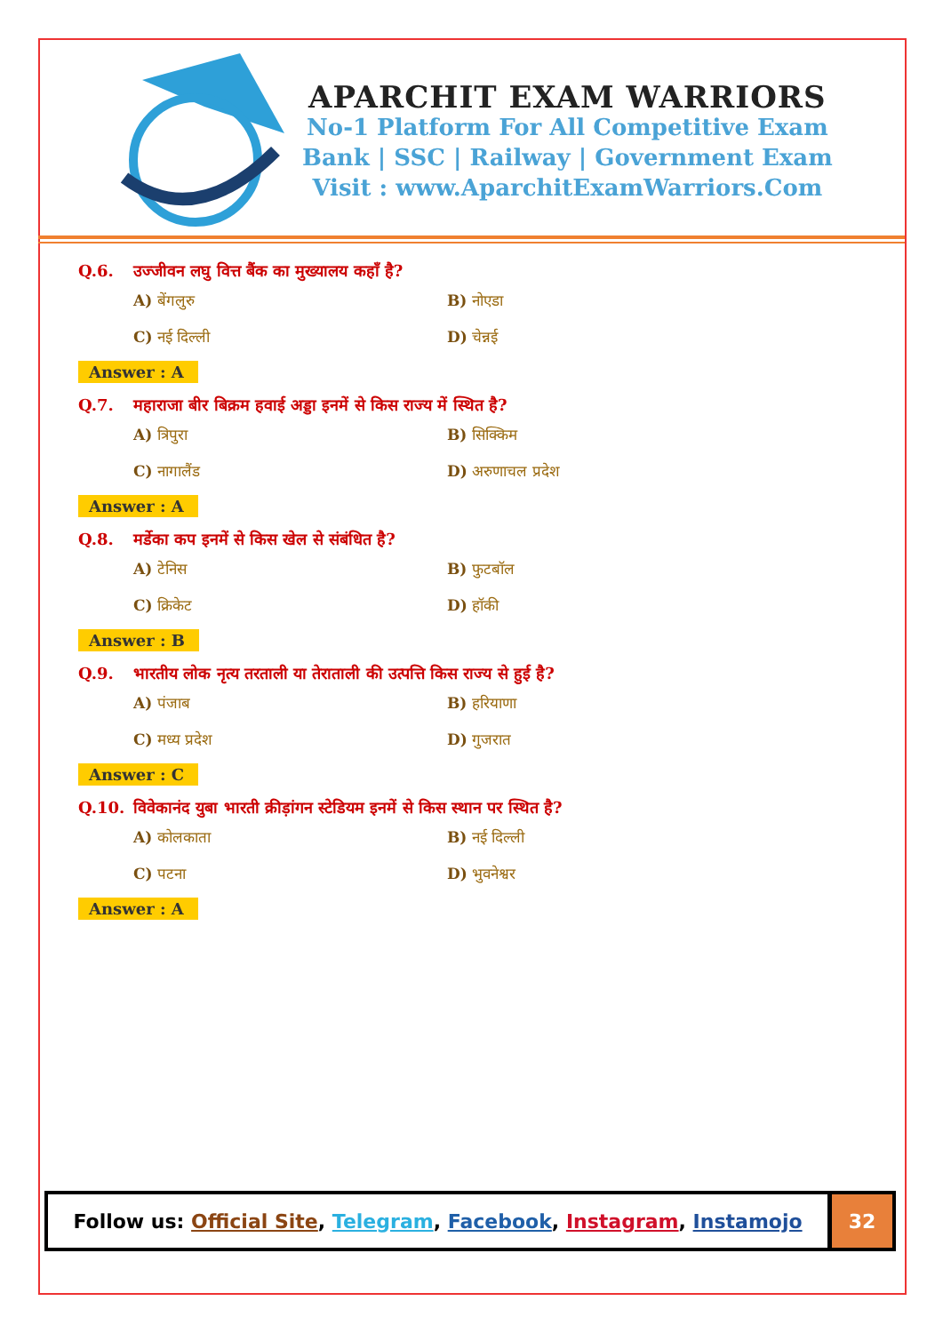APARCHIT EXAM WARRIORS
No-1 Platform For All Competitive Exam
Bank | SSC | Railway | Government Exam
Visit : www.AparchitExamWarriors.Com
Q.6. उज्जीवन लघु वित्त बैंक का मुख्यालय कहाँ है?
A) बेंगलुरु
B) नोएडा
C) नई दिल्ली
D) चेन्नई
Answer : A
Q.7. महाराजा बीर बिक्रम हवाई अड्डा इनमें से किस राज्य में स्थित है?
A) त्रिपुरा
B) सिक्किम
C) नागालैंड
D) अरुणाचल प्रदेश
Answer : A
Q.8. मर्डेका कप इनमें से किस खेल से संबंधित है?
A) टेनिस
B) फुटबॉल
C) क्रिकेट
D) हॉकी
Answer : B
Q.9. भारतीय लोक नृत्य तरताली या तेराताली की उत्पत्ति किस राज्य से हुई है?
A) पंजाब
B) हरियाणा
C) मध्य प्रदेश
D) गुजरात
Answer : C
Q.10. विवेकानंद युबा भारती क्रीड़ांगन स्टेडियम इनमें से किस स्थान पर स्थित है?
A) कोलकाता
B) नई दिल्ली
C) पटना
D) भुवनेश्वर
Answer : A
Follow us: Official Site, Telegram, Facebook, Instagram, Instamojo
32